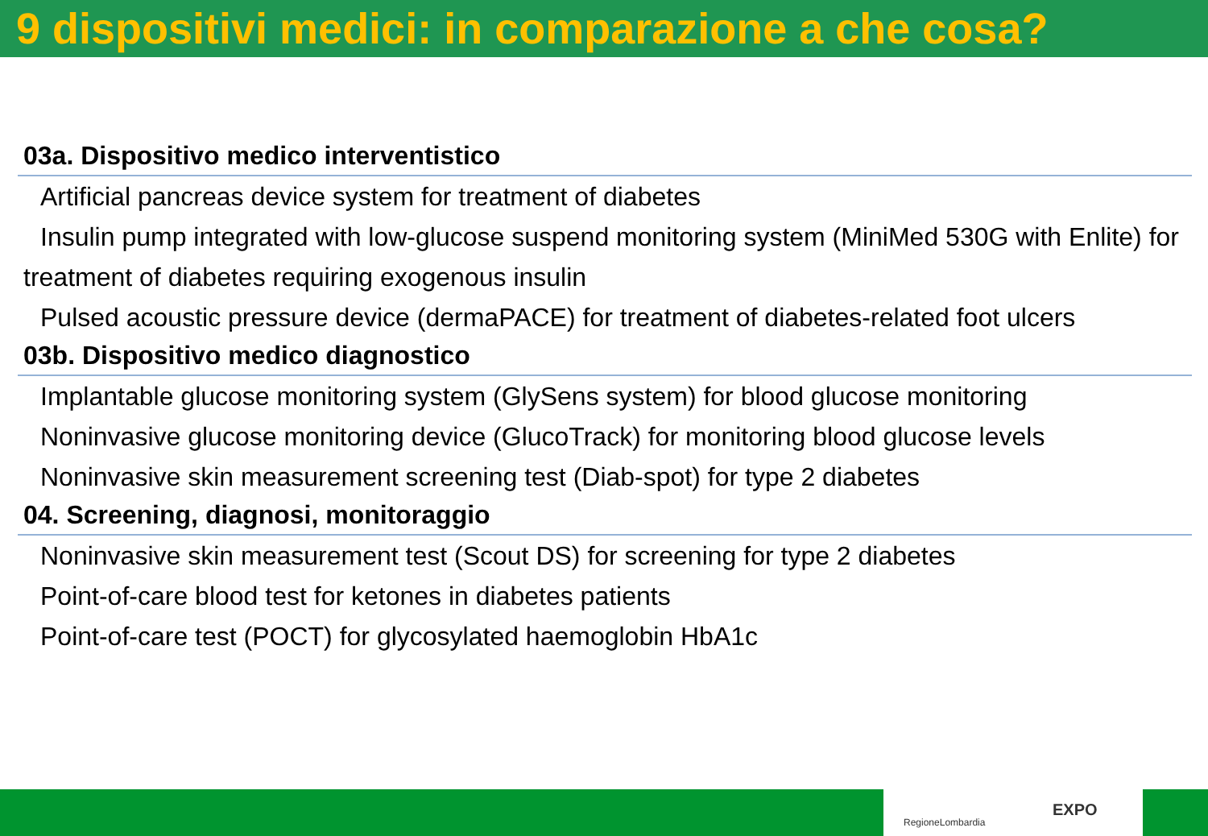9 dispositivi medici: in comparazione a che cosa?
03a. Dispositivo medico interventistico
Artificial pancreas device system for treatment of diabetes
Insulin pump integrated with low-glucose suspend monitoring system (MiniMed 530G with Enlite) for treatment of diabetes requiring exogenous insulin
Pulsed acoustic pressure device (dermaPACE) for treatment of diabetes-related foot ulcers
03b. Dispositivo medico diagnostico
Implantable glucose monitoring system (GlySens system) for blood glucose monitoring
Noninvasive glucose monitoring device (GlucoTrack) for monitoring blood glucose levels
Noninvasive skin measurement screening test (Diab-spot) for type 2 diabetes
04. Screening, diagnosi, monitoraggio
Noninvasive skin measurement test (Scout DS) for screening for type 2 diabetes
Point-of-care blood test for ketones in diabetes patients
Point-of-care test (POCT) for glycosylated haemoglobin HbA1c
RegioneLombardia
EXPO